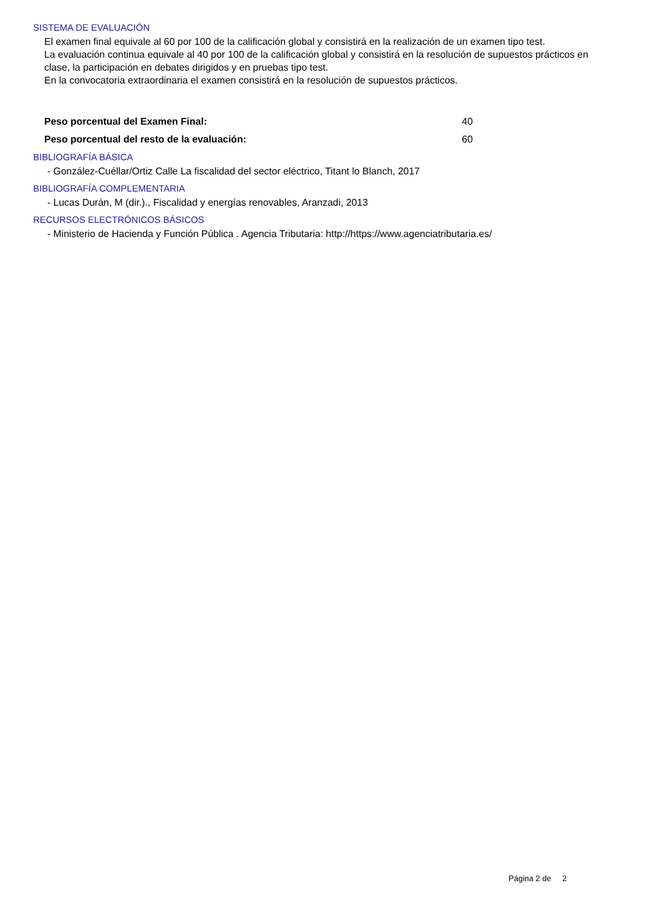SISTEMA DE EVALUACIÓN
El examen final equivale al 60 por 100 de la calificación global y consistirá en la realización de un examen tipo test.
La evaluación continua equivale al 40 por 100 de la calificación global y consistirá en la resolución de supuestos prácticos en clase, la participación en debates dirigidos y en pruebas tipo test.
En la convocatoria extraordinaria el examen consistirá en la resolución de supuestos prácticos.
Peso porcentual del Examen Final: 40
Peso porcentual del resto de la evaluación: 60
BIBLIOGRAFÍA BÁSICA
- González-Cuéllar/Ortiz Calle La fiscalidad del sector eléctrico, Titant lo Blanch, 2017
BIBLIOGRAFÍA COMPLEMENTARIA
- Lucas Durán, M (dir.)., Fiscalidad y energías renovables, Aranzadi, 2013
RECURSOS ELECTRÓNICOS BÁSICOS
- Ministerio de Hacienda y Función Pública . Agencia Tributaria: http://https://www.agenciatributaria.es/
Página 2 de 2